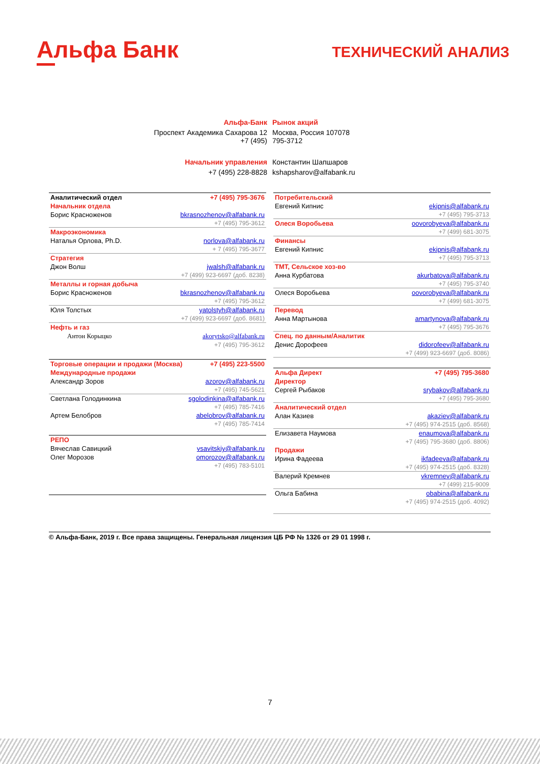Альфа Банк
ТЕХНИЧЕСКИЙ АНАЛИЗ
| Альфа-Банк | Рынок акций |
| Проспект Академика Сахарова 12 +7 (495) | Москва, Россия 107078 795-3712 |
| Начальник управления | Константин Шапшаров |
| +7 (495) 228-8828 | kshapsharov@alfabank.ru |
| Аналитический отдел | +7 (495) 795-3676 |
| Начальник отдела | |
| Борис Красноженов | bkrasnozhenov@alfabank.ru |
| +7 (495) 795-3612 | |
| Макроэкономика | |
| Наталья Орлова, Ph.D. | norlova@alfabank.ru |
| + 7 (495) 795-3677 | |
| Стратегия | |
| Джон Волш | jwalsh@alfabank.ru |
| +7 (499) 923-6697 (доб. 8238) | |
| Металлы и горная добыча | |
| Борис Красноженов | bkrasnozhenov@alfabank.ru |
| +7 (495) 795-3612 | |
| Юля Толстых | yatolstyh@alfabank.ru |
| +7 (499) 923-6697 (доб. 8681) | |
| Нефть и газ | |
| Антон Корыцко | akorytsko@alfabank.ru |
| +7 (495) 795-3612 | |
| Торговые операции и продажи (Москва) | +7 (495) 223-5500 |
| Международные продажи | |
| Александр Зоров | azorov@alfabank.ru |
| +7 (495) 745-5621 | |
| Светлана Голодинкина | sgolodinkina@alfabank.ru |
| +7 (495) 785-7416 | |
| Артем Белобров | abelobrov@alfabank.ru |
| +7 (495) 785-7414 | |
| РЕПО | |
| Вячеслав Савицкий | vsavitskiy@alfabank.ru |
| Олег Морозов | omorozov@alfabank.ru |
| +7 (495) 783-5101 | |
| Потребительский | |
| Евгений Кипнис | ekipnis@alfabank.ru |
| +7 (495) 795-3713 | |
| Олеся Воробьева | oovorobyeva@alfabank.ru |
| +7 (499) 681-3075 | |
| Финансы | |
| Евгений Кипнис | ekipnis@alfabank.ru |
| +7 (495) 795-3713 | |
| ТМТ, Сельское хоз-во | |
| Анна Курбатова | akurbatova@alfabank.ru |
| +7 (495) 795-3740 | |
| Олеся Воробьева | oovorobyeva@alfabank.ru |
| +7 (499) 681-3075 | |
| Перевод | |
| Анна Мартынова | amartynova@alfabank.ru |
| +7 (495) 795-3676 | |
| Спец. по данным/Аналитик | |
| Денис Дорофеев | didorofeev@alfabank.ru |
| +7 (499) 923-6697 (доб. 8086) | |
| Альфа Директ | +7 (495) 795-3680 |
| Директор | |
| Сергей Рыбаков | srybakov@alfabank.ru |
| +7 (495) 795-3680 | |
| Аналитический отдел | |
| Алан Казиев | akaziev@alfabank.ru |
| +7 (495) 974-2515 (доб. 8568) | |
| Елизавета Наумова | enaumova@alfabank.ru |
| +7 (495) 795-3680 (доб. 8806) | |
| Продажи | |
| Ирина Фадеева | ikfadeeva@alfabank.ru |
| +7 (495) 974-2515 (доб. 8328) | |
| Валерий Кремнев | vkremnev@alfabank.ru |
| +7 (499) 215-9009 | |
| Ольга Бабина | obabina@alfabank.ru |
| +7 (495) 974-2515 (доб. 4092) | |
© Альфа-Банк, 2019 г. Все права защищены. Генеральная лицензия ЦБ РФ № 1326 от 29 01 1998 г.
7